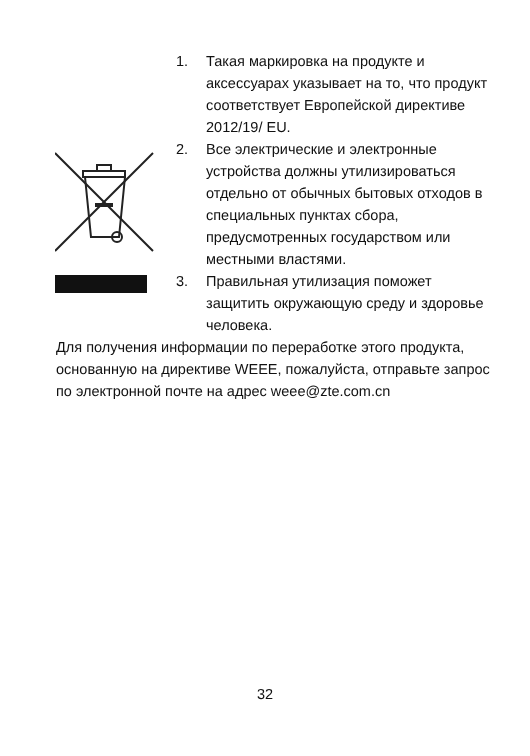1. Такая маркировка на продукте и аксессуарах указывает на то, что продукт соответствует Европейской директиве 2012/19/ EU.
2. Все электрические и электронные устройства должны утилизироваться отдельно от обычных бытовых отходов в специальных пунктах сбора, предусмотренных государством или местными властями.
3. Правильная утилизация поможет защитить окружающую среду и здоровье человека.
Для получения информации по переработке этого продукта, основанную на директиве WEEE, пожалуйста, отправьте запрос по электронной почте на адрес weee@zte.com.cn
32